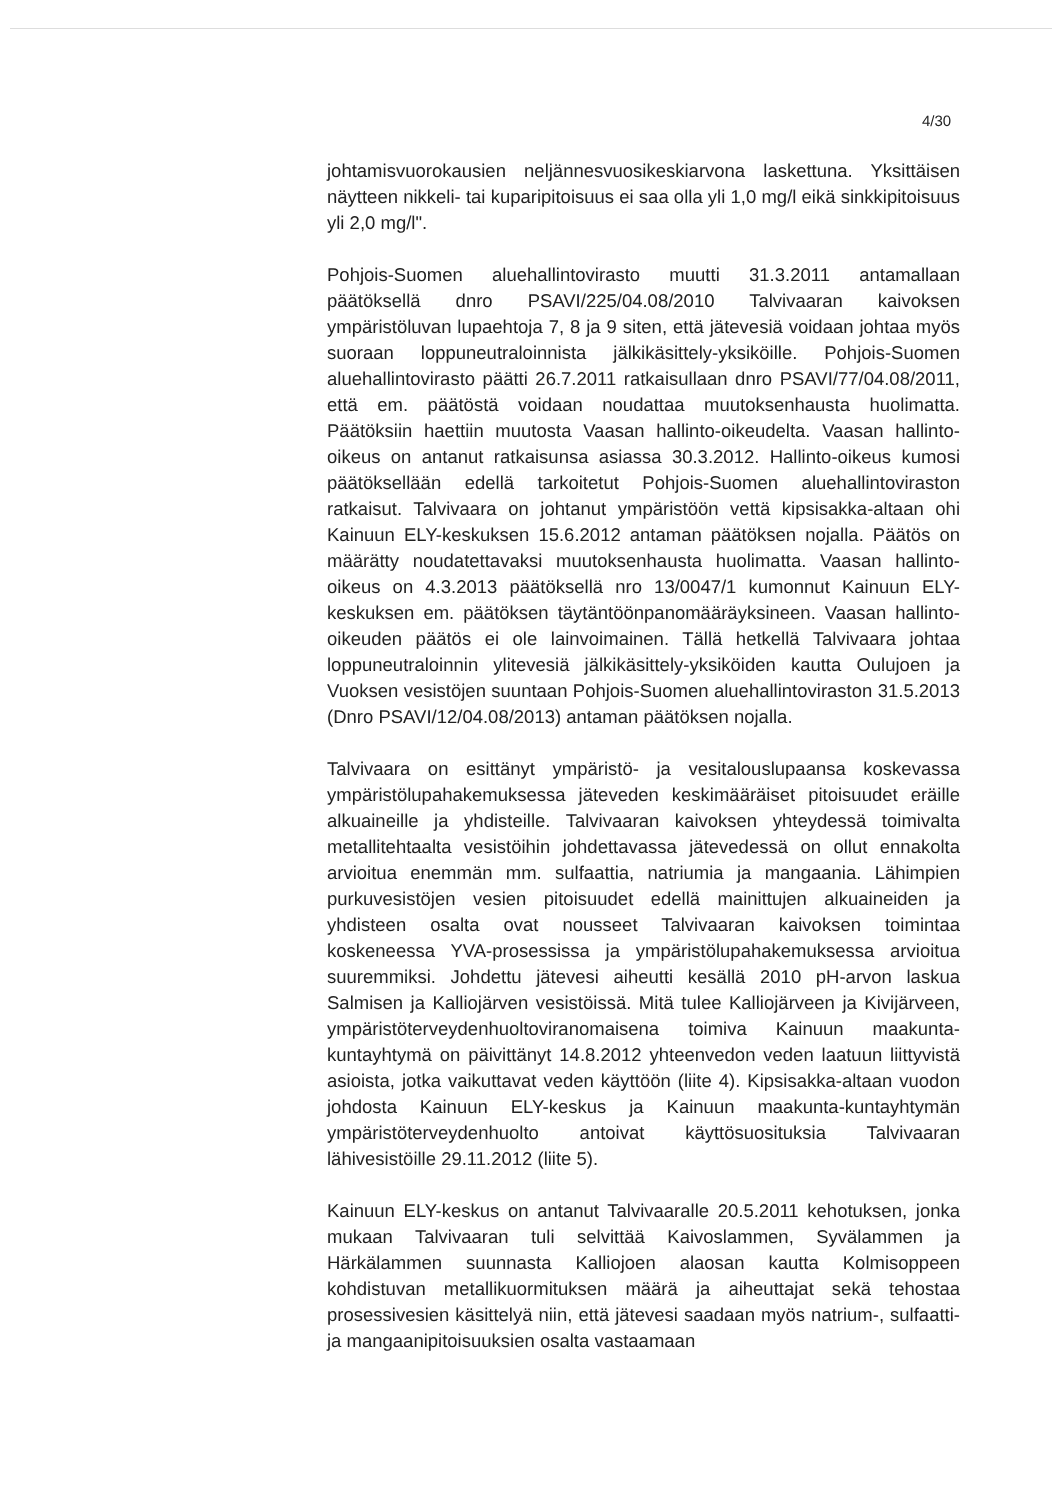4/30
johtamisvuorokausien neljännesvuosikeskiarvona laskettuna. Yksittäisen näytteen nikkeli- tai kuparipitoisuus ei saa olla yli 1,0 mg/l eikä sinkkipitoisuus yli 2,0 mg/l".
Pohjois-Suomen aluehallintovirasto muutti 31.3.2011 antamallaan päätöksellä dnro PSAVI/225/04.08/2010 Talvivaaran kaivoksen ympäristöluvan lupaehtoja 7, 8 ja 9 siten, että jätevesiä voidaan johtaa myös suoraan loppuneutraloinnista jälkikäsittely-yksiköille. Pohjois-Suomen aluehallintovirasto päätti 26.7.2011 ratkaisullaan dnro PSAVI/77/04.08/2011, että em. päätöstä voidaan noudattaa muutoksenhausta huolimatta. Päätöksiin haettiin muutosta Vaasan hallinto-oikeudelta. Vaasan hallinto-oikeus on antanut ratkaisunsa asiassa 30.3.2012. Hallinto-oikeus kumosi päätöksellään edellä tarkoitetut Pohjois-Suomen aluehallintoviraston ratkaisut. Talvivaara on johtanut ympäristöön vettä kipsisakka-altaan ohi Kainuun ELY-keskuksen 15.6.2012 antaman päätöksen nojalla. Päätös on määrätty noudatettavaksi muutoksenhausta huolimatta. Vaasan hallinto-oikeus on 4.3.2013 päätöksellä nro 13/0047/1 kumonnut Kainuun ELY-keskuksen em. päätöksen täytäntöönpanomääräyksineen. Vaasan hallinto-oikeuden päätös ei ole lainvoimainen. Tällä hetkellä Talvivaara johtaa loppuneutraloinnin ylitevesiä jälkikäsittely-yksiköiden kautta Oulujoen ja Vuoksen vesistöjen suuntaan Pohjois-Suomen aluehallintoviraston 31.5.2013 (Dnro PSAVI/12/04.08/2013) antaman päätöksen nojalla.
Talvivaara on esittänyt ympäristö- ja vesitalouslupaansa koskevassa ympäristölupahakemuksessa jäteveden keskimääräiset pitoisuudet eräille alkuaineille ja yhdisteille. Talvivaaran kaivoksen yhteydessä toimivalta metallitehtaalta vesistöihin johdettavassa jätevedessä on ollut ennakolta arvioitua enemmän mm. sulfaattia, natriumia ja mangaania. Lähimpien purkuvesistöjen vesien pitoisuudet edellä mainittujen alkuaineiden ja yhdisteen osalta ovat nousseet Talvivaaran kaivoksen toimintaa koskeneessa YVA-prosessissa ja ympäristölupahakemuksessa arvioitua suuremmiksi. Johdettu jätevesi aiheutti kesällä 2010 pH-arvon laskua Salmisen ja Kalliojärven vesistöissä. Mitä tulee Kalliojärveen ja Kivijärveen, ympäristöterveydenhuoltoviranomaisena toimiva Kainuun maakunta-kuntayhtymä on päivittänyt 14.8.2012 yhteenvedon veden laatuun liittyvistä asioista, jotka vaikuttavat veden käyttöön (liite 4). Kipsisakka-altaan vuodon johdosta Kainuun ELY-keskus ja Kainuun maakunta-kuntayhtymän ympäristöterveydenhuolto antoivat käyttösuosituksia Talvivaaran lähivesistöille 29.11.2012 (liite 5).
Kainuun ELY-keskus on antanut Talvivaaralle 20.5.2011 kehotuksen, jonka mukaan Talvivaaran tuli selvittää Kaivoslammen, Syvälammen ja Härkälammen suunnasta Kalliojoen alaosan kautta Kolmisoppeen kohdistuvan metallikuormituksen määrä ja aiheuttajat sekä tehostaa prosessivesien käsittelyä niin, että jätevesi saadaan myös natrium-, sulfaatti- ja mangaanipitoisuuksien osalta vastaamaan